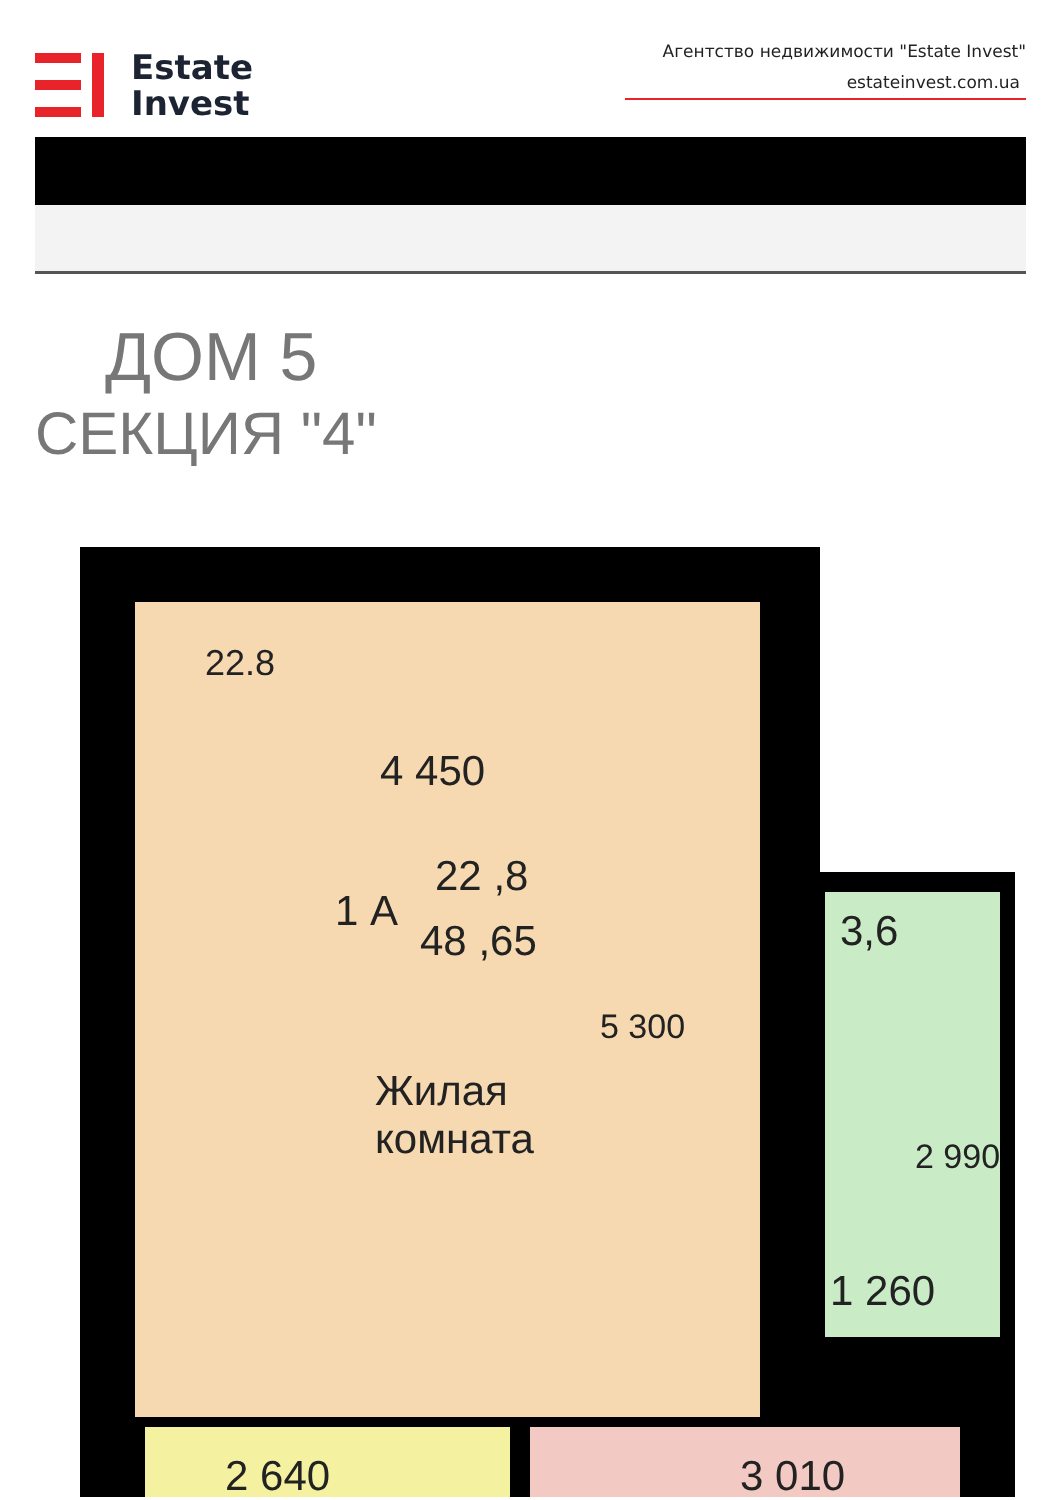Estate
Invest
Агентство недвижимости "Estate Invest"
estateinvest.com.ua
ДОМ 5
СЕКЦИЯ "4"
22.8
4 450
1 А
22 ,8
48 ,65
5 300
Жилая
комната
3,6
2 990
1 260
2 640 3 010